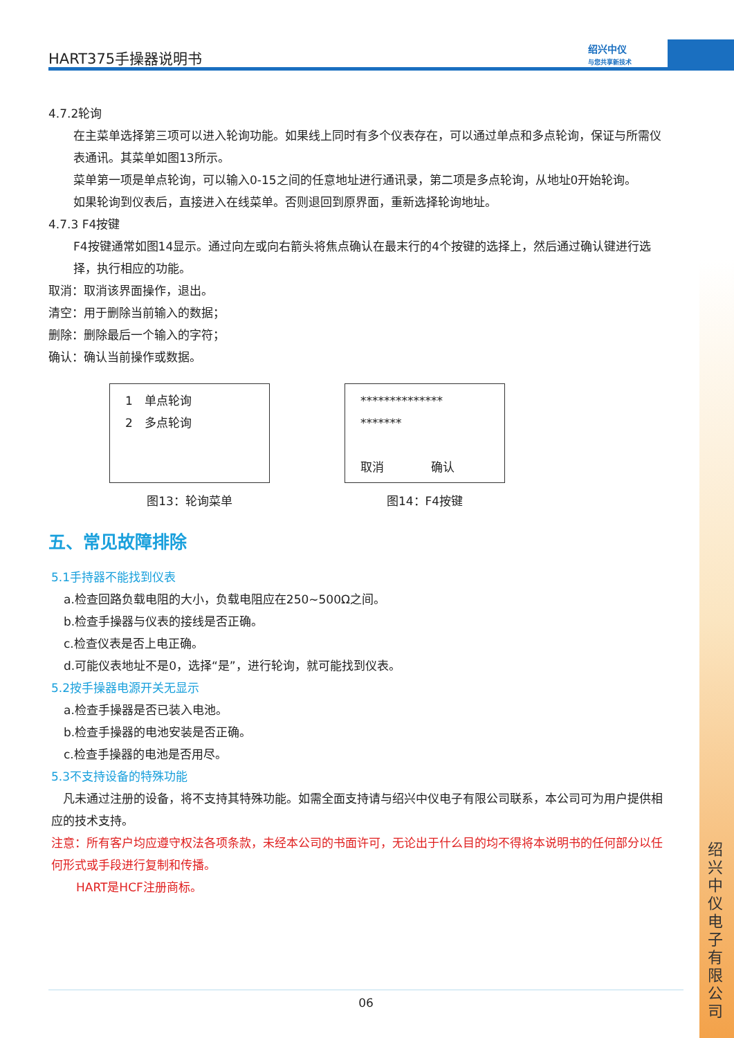HART375手操器说明书
绍兴中仪
与您共享新技术
4.7.2轮询
在主菜单选择第三项可以进入轮询功能。如果线上同时有多个仪表存在，可以通过单点和多点轮询，保证与所需仪表通讯。其菜单如图13所示。
菜单第一项是单点轮询，可以输入0-15之间的任意地址进行通讯录，第二项是多点轮询，从地址0开始轮询。
如果轮询到仪表后，直接进入在线菜单。否则退回到原界面，重新选择轮询地址。
4.7.3 F4按键
F4按键通常如图14显示。通过向左或向右箭头将焦点确认在最末行的4个按键的选择上，然后通过确认键进行选择，执行相应的功能。
取消：取消该界面操作，退出。
清空：用于删除当前输入的数据；
删除：删除最后一个输入的字符；
确认：确认当前操作或数据。
1　单点轮询
2　多点轮询
图13：轮询菜单
**************
*******
取消　　　　确认
图14：F4按键
五、常见故障排除
5.1手持器不能找到仪表
a.检查回路负载电阻的大小，负载电阻应在250~500Ω之间。
b.检查手操器与仪表的接线是否正确。
c.检查仪表是否上电正确。
d.可能仪表地址不是0，选择“是”，进行轮询，就可能找到仪表。
5.2按手操器电源开关无显示
a.检查手操器是否已装入电池。
b.检查手操器的电池安装是否正确。
c.检查手操器的电池是否用尽。
5.3不支持设备的特殊功能
　凡未通过注册的设备，将不支持其特殊功能。如需全面支持请与绍兴中仪电子有限公司联系，本公司可为用户提供相应的技术支持。
注意：所有客户均应遵守权法各项条款，未经本公司的书面许可，无论出于什么目的均不得将本说明书的任何部分以任何形式或手段进行复制和传播。
HART是HCF注册商标。
绍兴中仪电子有限公司
06